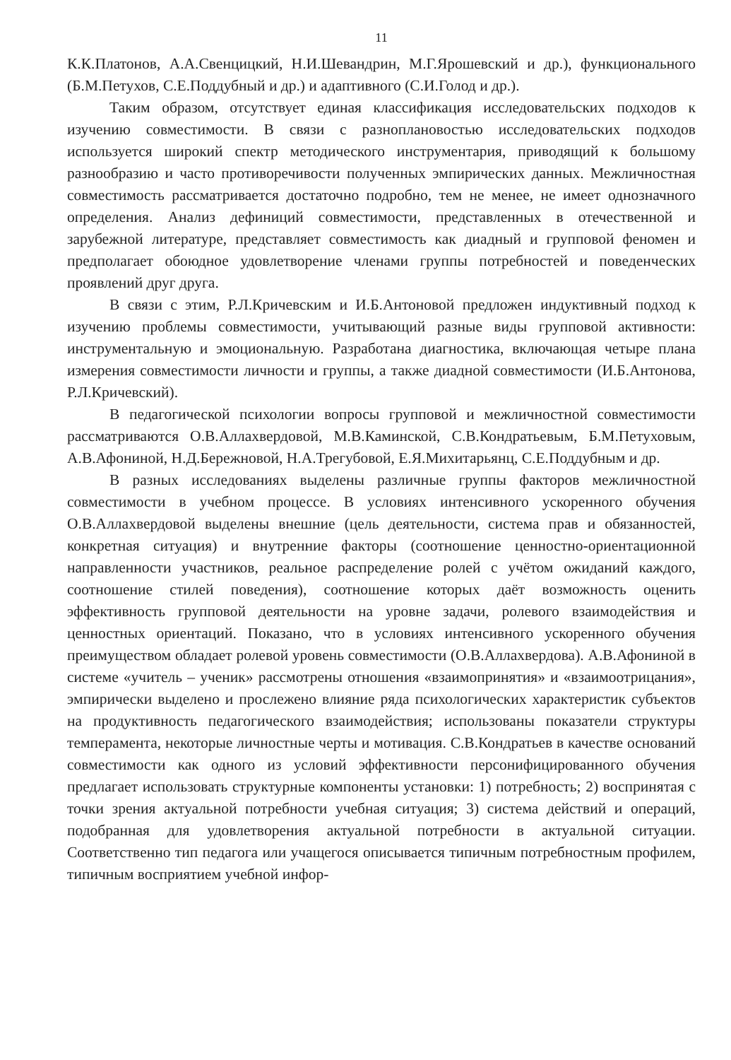11
К.К.Платонов, А.А.Свенцицкий, Н.И.Шевандрин, М.Г.Ярошевский и др.), функционального (Б.М.Петухов, С.Е.Поддубный и др.) и адаптивного (С.И.Голод и др.).
Таким образом, отсутствует единая классификация исследовательских подходов к изучению совместимости. В связи с разноплановостью исследовательских подходов используется широкий спектр методического инструментария, приводящий к большому разнообразию и часто противоречивости полученных эмпирических данных. Межличностная совместимость рассматривается достаточно подробно, тем не менее, не имеет однозначного определения. Анализ дефиниций совместимости, представленных в отечественной и зарубежной литературе, представляет совместимость как диадный и групповой феномен и предполагает обоюдное удовлетворение членами группы потребностей и поведенческих проявлений друг друга.
В связи с этим, Р.Л.Кричевским и И.Б.Антоновой предложен индуктивный подход к изучению проблемы совместимости, учитывающий разные виды групповой активности: инструментальную и эмоциональную. Разработана диагностика, включающая четыре плана измерения совместимости личности и группы, а также диадной совместимости (И.Б.Антонова, Р.Л.Кричевский).
В педагогической психологии вопросы групповой и межличностной совместимости рассматриваются О.В.Аллахвердовой, М.В.Каминской, С.В.Кондратьевым, Б.М.Петуховым, А.В.Афониной, Н.Д.Бережновой, Н.А.Трегубовой, Е.Я.Михитарьянц, С.Е.Поддубным и др.
В разных исследованиях выделены различные группы факторов межличностной совместимости в учебном процессе. В условиях интенсивного ускоренного обучения О.В.Аллахвердовой выделены внешние (цель деятельности, система прав и обязанностей, конкретная ситуация) и внутренние факторы (соотношение ценностно-ориентационной направленности участников, реальное распределение ролей с учётом ожиданий каждого, соотношение стилей поведения), соотношение которых даёт возможность оценить эффективность групповой деятельности на уровне задачи, ролевого взаимодействия и ценностных ориентаций. Показано, что в условиях интенсивного ускоренного обучения преимуществом обладает ролевой уровень совместимости (О.В.Аллахвердова). А.В.Афониной в системе «учитель – ученик» рассмотрены отношения «взаимопринятия» и «взаимоотрицания», эмпирически выделено и прослежено влияние ряда психологических характеристик субъектов на продуктивность педагогического взаимодействия; использованы показатели структуры темперамента, некоторые личностные черты и мотивация. С.В.Кондратьев в качестве оснований совместимости как одного из условий эффективности персонифицированного обучения предлагает использовать структурные компоненты установки: 1) потребность; 2) воспринятая с точки зрения актуальной потребности учебная ситуация; 3) система действий и операций, подобранная для удовлетворения актуальной потребности в актуальной ситуации. Соответственно тип педагога или учащегося описывается типичным потребностным профилем, типичным восприятием учебной инфор-